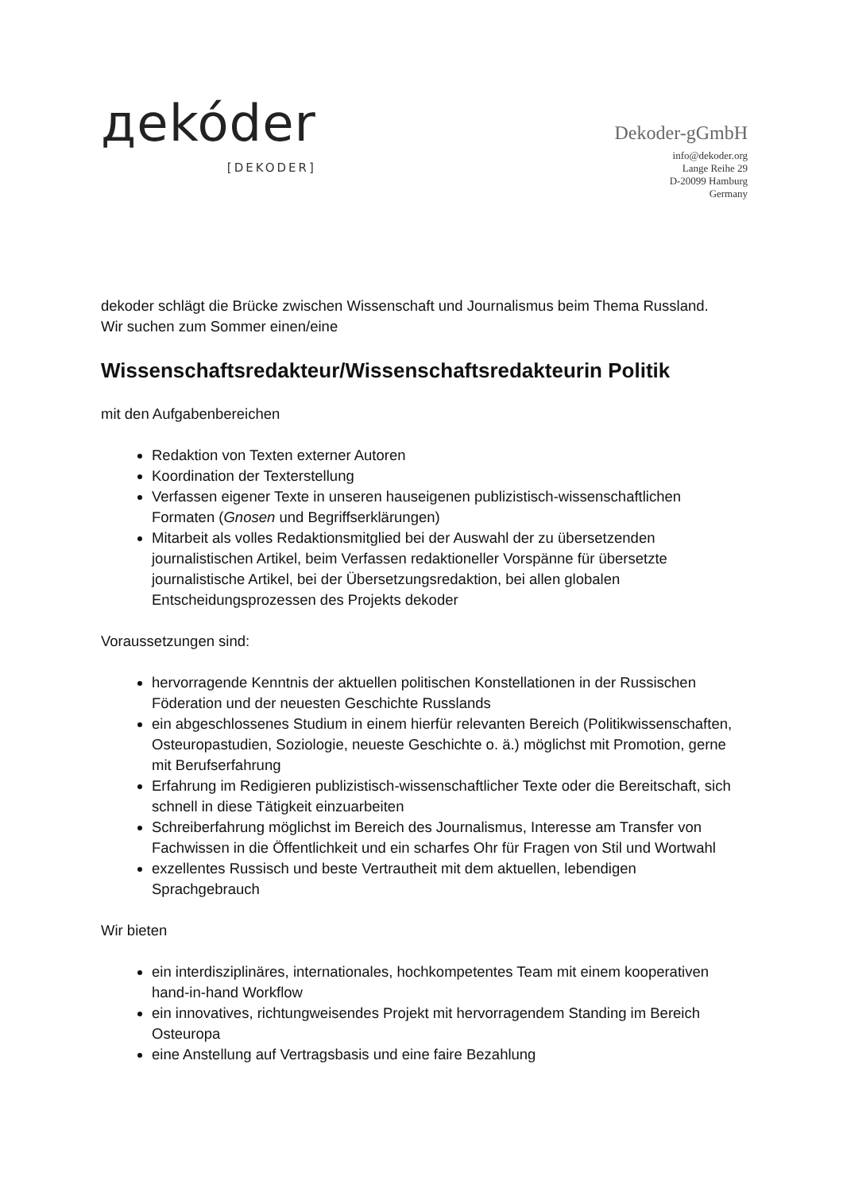дekóder
[DEKODER]
Dekoder-gGmbH
info@dekoder.org
Lange Reihe 29
D-20099 Hamburg
Germany
dekoder schlägt die Brücke zwischen Wissenschaft und Journalismus beim Thema Russland.
Wir suchen zum Sommer einen/eine
Wissenschaftsredakteur/Wissenschaftsredakteurin Politik
mit den Aufgabenbereichen
Redaktion von Texten externer Autoren
Koordination der Texterstellung
Verfassen eigener Texte in unseren hauseigenen publizistisch-wissenschaftlichen Formaten (Gnosen und Begriffserklärungen)
Mitarbeit als volles Redaktionsmitglied bei der Auswahl der zu übersetzenden journalistischen Artikel, beim Verfassen redaktioneller Vorspänne für übersetzte journalistische Artikel, bei der Übersetzungsredaktion, bei allen globalen Entscheidungsprozessen des Projekts dekoder
Voraussetzungen sind:
hervorragende Kenntnis der aktuellen politischen Konstellationen in der Russischen Föderation und der neuesten Geschichte Russlands
ein abgeschlossenes Studium in einem hierfür relevanten Bereich (Politikwissenschaften, Osteuropastudien, Soziologie, neueste Geschichte o. ä.) möglichst mit Promotion, gerne mit Berufserfahrung
Erfahrung im Redigieren publizistisch-wissenschaftlicher Texte oder die Bereitschaft, sich schnell in diese Tätigkeit einzuarbeiten
Schreiberfahrung möglichst im Bereich des Journalismus, Interesse am Transfer von Fachwissen in die Öffentlichkeit und ein scharfes Ohr für Fragen von Stil und Wortwahl
exzellentes Russisch und beste Vertrautheit mit dem aktuellen, lebendigen Sprachgebrauch
Wir bieten
ein interdisziplinäres, internationales, hochkompetentes Team mit einem kooperativen hand-in-hand Workflow
ein innovatives, richtungweisendes Projekt mit hervorragendem Standing im Bereich Osteuropa
eine Anstellung auf Vertragsbasis und eine faire Bezahlung